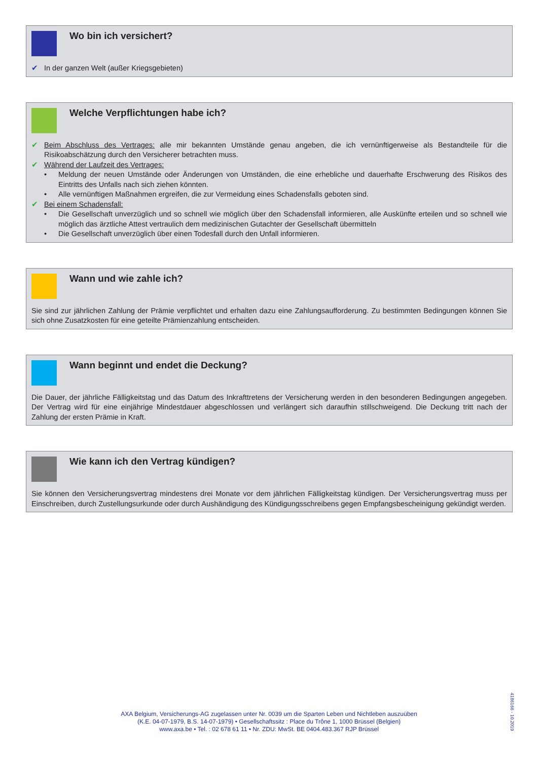Wo bin ich versichert?
✔ In der ganzen Welt (außer Kriegsgebieten)
Welche Verpflichtungen habe ich?
✔ Beim Abschluss des Vertrages: alle mir bekannten Umstände genau angeben, die ich vernünftigerweise als Bestandteile für die Risikoabschätzung durch den Versicherer betrachten muss.
✔ Während der Laufzeit des Vertrages:
• Meldung der neuen Umstände oder Änderungen von Umständen, die eine erhebliche und dauerhafte Erschwerung des Risikos des Eintritts des Unfalls nach sich ziehen könnten.
• Alle vernünftigen Maßnahmen ergreifen, die zur Vermeidung eines Schadensfalls geboten sind.
✔ Bei einem Schadensfall:
• Die Gesellschaft unverzüglich und so schnell wie möglich über den Schadensfall informieren, alle Auskünfte erteilen und so schnell wie möglich das ärztliche Attest vertraulich dem medizinischen Gutachter der Gesellschaft übermitteln
• Die Gesellschaft unverzüglich über einen Todesfall durch den Unfall informieren.
Wann und wie zahle ich?
Sie sind zur jährlichen Zahlung der Prämie verpflichtet und erhalten dazu eine Zahlungsaufforderung. Zu bestimmten Bedingungen können Sie sich ohne Zusatzkosten für eine geteilte Prämienzahlung entscheiden.
Wann beginnt und endet die Deckung?
Die Dauer, der jährliche Fälligkeitstag und das Datum des Inkrafttretens der Versicherung werden in den besonderen Bedingungen angegeben. Der Vertrag wird für eine einjährige Mindestdauer abgeschlossen und verlängert sich daraufhin stillschweigend. Die Deckung tritt nach der Zahlung der ersten Prämie in Kraft.
Wie kann ich den Vertrag kündigen?
Sie können den Versicherungsvertrag mindestens drei Monate vor dem jährlichen Fälligkeitstag kündigen. Der Versicherungsvertrag muss per Einschreiben, durch Zustellungsurkunde oder durch Aushändigung des Kündigungsschreibens gegen Empfangsbescheinigung gekündigt werden.
AXA Belgium, Versicherungs-AG zugelassen unter Nr. 0039 um die Sparten Leben und Nichtleben auszuüben
(K.E. 04-07-1979, B.S. 14-07-1979) • Gesellschaftssitz : Place du Trône 1, 1000 Brüssel (Belgien)
www.axa.be • Tel. : 02 678 61 11 • Nr. ZDU: MwSt. BE 0404.483.367 RJP Brüssel
4186166 - 10.2019